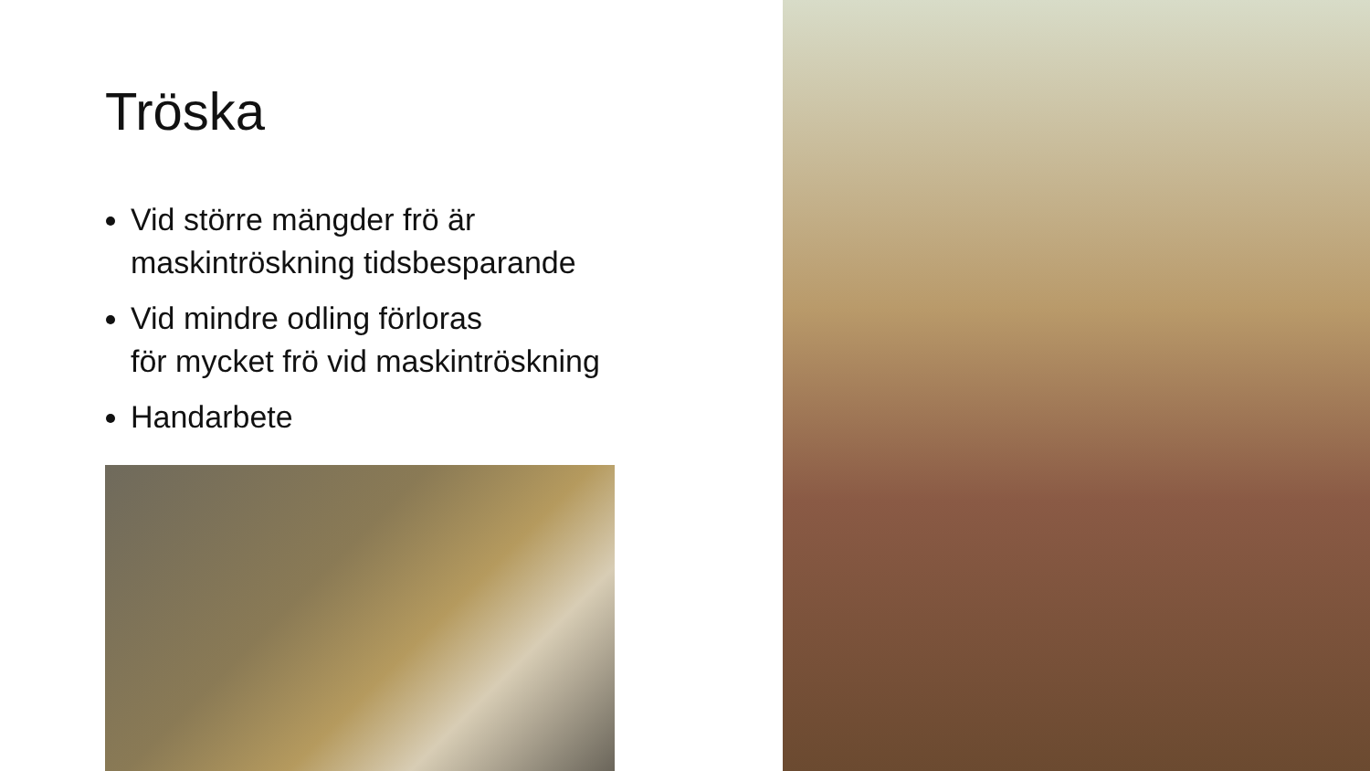Tröska
Vid större mängder frö är
maskintröskning tidsbesparande
Vid mindre odling förloras
för mycket frö vid maskintröskning
Handarbete